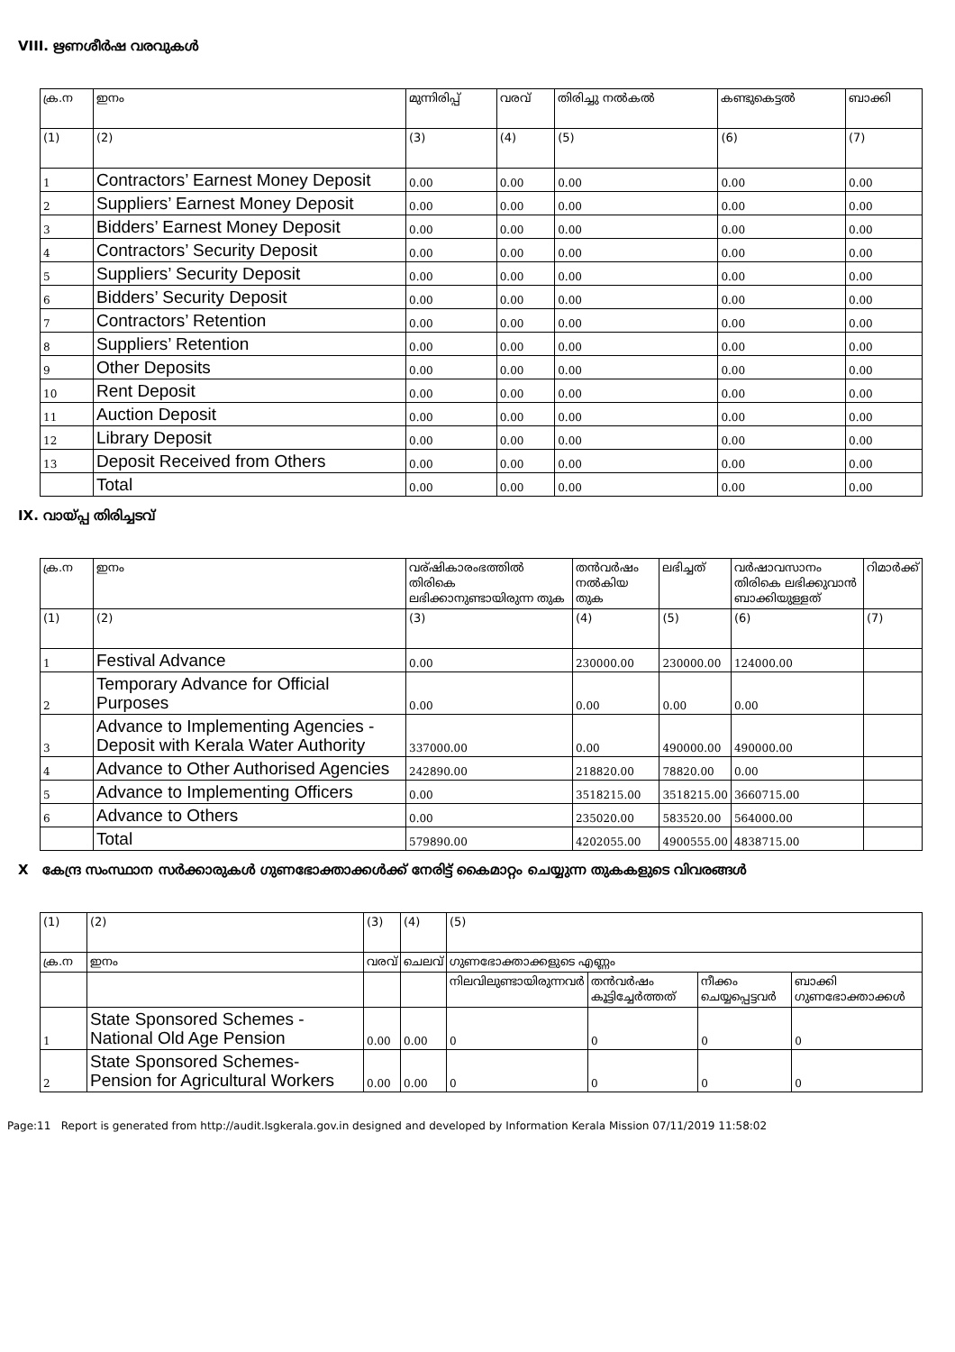VIII. ഋണശീർഷ വരവുകൾ
| ക്ര.ന | ഇനം | മുന്നിരിപ്പ് | വരവ് | തിരിച്ചു നൽകൽ | കണ്ടുകെട്ടൽ | ബാക്കി |
| --- | --- | --- | --- | --- | --- | --- |
| (1) | (2) | (3) | (4) | (5) | (6) | (7) |
| 1 | Contractors’ Earnest Money Deposit | 0.00 | 0.00 | 0.00 | 0.00 | 0.00 |
| 2 | Suppliers’ Earnest Money Deposit | 0.00 | 0.00 | 0.00 | 0.00 | 0.00 |
| 3 | Bidders’ Earnest Money Deposit | 0.00 | 0.00 | 0.00 | 0.00 | 0.00 |
| 4 | Contractors’ Security Deposit | 0.00 | 0.00 | 0.00 | 0.00 | 0.00 |
| 5 | Suppliers’ Security Deposit | 0.00 | 0.00 | 0.00 | 0.00 | 0.00 |
| 6 | Bidders’ Security Deposit | 0.00 | 0.00 | 0.00 | 0.00 | 0.00 |
| 7 | Contractors’ Retention | 0.00 | 0.00 | 0.00 | 0.00 | 0.00 |
| 8 | Suppliers’ Retention | 0.00 | 0.00 | 0.00 | 0.00 | 0.00 |
| 9 | Other Deposits | 0.00 | 0.00 | 0.00 | 0.00 | 0.00 |
| 10 | Rent Deposit | 0.00 | 0.00 | 0.00 | 0.00 | 0.00 |
| 11 | Auction Deposit | 0.00 | 0.00 | 0.00 | 0.00 | 0.00 |
| 12 | Library Deposit | 0.00 | 0.00 | 0.00 | 0.00 | 0.00 |
| 13 | Deposit Received from Others | 0.00 | 0.00 | 0.00 | 0.00 | 0.00 |
| | Total | 0.00 | 0.00 | 0.00 | 0.00 | 0.00 |
IX. വായ്പ്പ തിരിച്ചടവ്
| ക്ര.ന | ഇനം | വര്ഷികാരംഭത്തിൽ തിരികെ ലഭിക്കാനുണ്ടായിരുന്ന തുക | തൻവർഷം നൽകിയ തുക | ലഭിച്ചത് | വർഷാവസാനം തിരികെ ലഭിക്കുവാൻ ബാക്കിയുള്ളത് | റിമാർക്ക് |
| --- | --- | --- | --- | --- | --- | --- |
| (1) | (2) | (3) | (4) | (5) | (6) | (7) |
| 1 | Festival Advance | 0.00 | 230000.00 | 230000.00 | 124000.00 | |
| 2 | Temporary Advance for Official Purposes | 0.00 | 0.00 | 0.00 | 0.00 | |
| 3 | Advance to Implementing Agencies - Deposit with Kerala Water Authority | 337000.00 | 0.00 | 490000.00 | 490000.00 | |
| 4 | Advance to Other Authorised Agencies | 242890.00 | 218820.00 | 78820.00 | 0.00 | |
| 5 | Advance to Implementing Officers | 0.00 | 3518215.00 | 3518215.00 | 3660715.00 | |
| 6 | Advance to Others | 0.00 | 235020.00 | 583520.00 | 564000.00 | |
| | Total | 579890.00 | 4202055.00 | 4900555.00 | 4838715.00 | |
X കേന്ദ്ര സംസ്ഥാന സർക്കാരുകൾ ഗുണഭോക്താക്കൾക്ക് നേരിട്ട് കൈമാറ്റം ചെയ്യുന്ന തുകകളുടെ വിവരങ്ങൾ
| (1) | (2) | (3) | (4) | (5) | | | |
| ക്ര.ന | ഇനം | വരവ് | ചെലവ് | ഗുണഭോക്താക്കളുടെ എണ്ണം | | | |
| | | | | നിലവിലുണ്ടായിരുന്നവർ | തൻവർഷം കൂട്ടിച്ചേർത്തത് | നീക്കം ചെയ്യപ്പെട്ടവർ | ബാക്കി ഗുണഭോക്താക്കൾ |
| 1 | State Sponsored Schemes - National Old Age Pension | 0.00 | 0.00 | 0 | 0 | 0 | 0 |
| 2 | State Sponsored Schemes- Pension for Agricultural Workers | 0.00 | 0.00 | 0 | 0 | 0 | 0 |
Page:11 Report is generated from http://audit.lsgkerala.gov.in designed and developed by Information Kerala Mission 07/11/2019 11:58:02